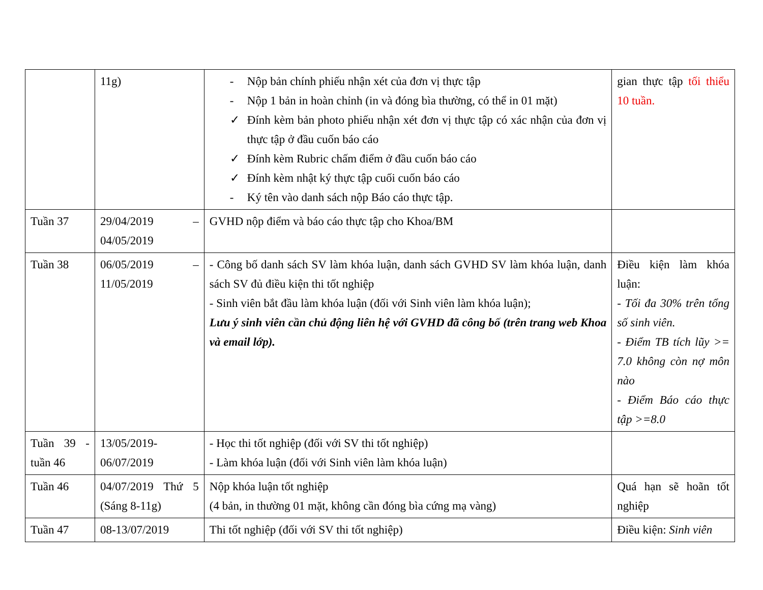| | 11g) | - Nộp bản chính phiếu nhận xét của đơn vị thực tập - Nộp 1 bản in hoàn chỉnh (in và đóng bìa thường, có thể in 01 mặt) ✓ Đính kèm bản photo phiếu nhận xét đơn vị thực tập có xác nhận của đơn vị thực tập ở đầu cuốn báo cáo ✓ Đính kèm Rubric chấm điểm ở đầu cuốn báo cáo ✓ Đính kèm nhật ký thực tập cuối cuốn báo cáo - Ký tên vào danh sách nộp Báo cáo thực tập. | gian thực tập tối thiểu 10 tuần. |
| Tuần 37 | 29/04/2019 – 04/05/2019 | GVHD nộp điểm và báo cáo thực tập cho Khoa/BM | |
| Tuần 38 | 06/05/2019 – 11/05/2019 | - Công bố danh sách SV làm khóa luận, danh sách GVHD SV làm khóa luận, danh sách SV đủ điều kiện thi tốt nghiệp - Sinh viên bắt đầu làm khóa luận (đối với Sinh viên làm khóa luận); Lưu ý sinh viên cần chủ động liên hệ với GVHD đã công bố (trên trang web Khoa và email lớp). | Điều kiện làm khóa luận: - Tối đa 30% trên tổng số sinh viên. - Điểm TB tích lũy >= 7.0 không còn nợ môn nào - Điểm Báo cáo thực tập >=8.0 |
| Tuần 39 - tuần 46 | 13/05/2019-06/07/2019 | - Học thi tốt nghiệp (đối với SV thi tốt nghiệp) - Làm khóa luận (đối với Sinh viên làm khóa luận) | |
| Tuần 46 | 04/07/2019 Thứ 5 (Sáng 8-11g) | Nộp khóa luận tốt nghiệp (4 bản, in thường 01 mặt, không cần đóng bìa cứng mạ vàng) | Quá hạn sẽ hoãn tốt nghiệp |
| Tuần 47 | 08-13/07/2019 | Thi tốt nghiệp (đối với SV thi tốt nghiệp) | Điều kiện: Sinh viên |